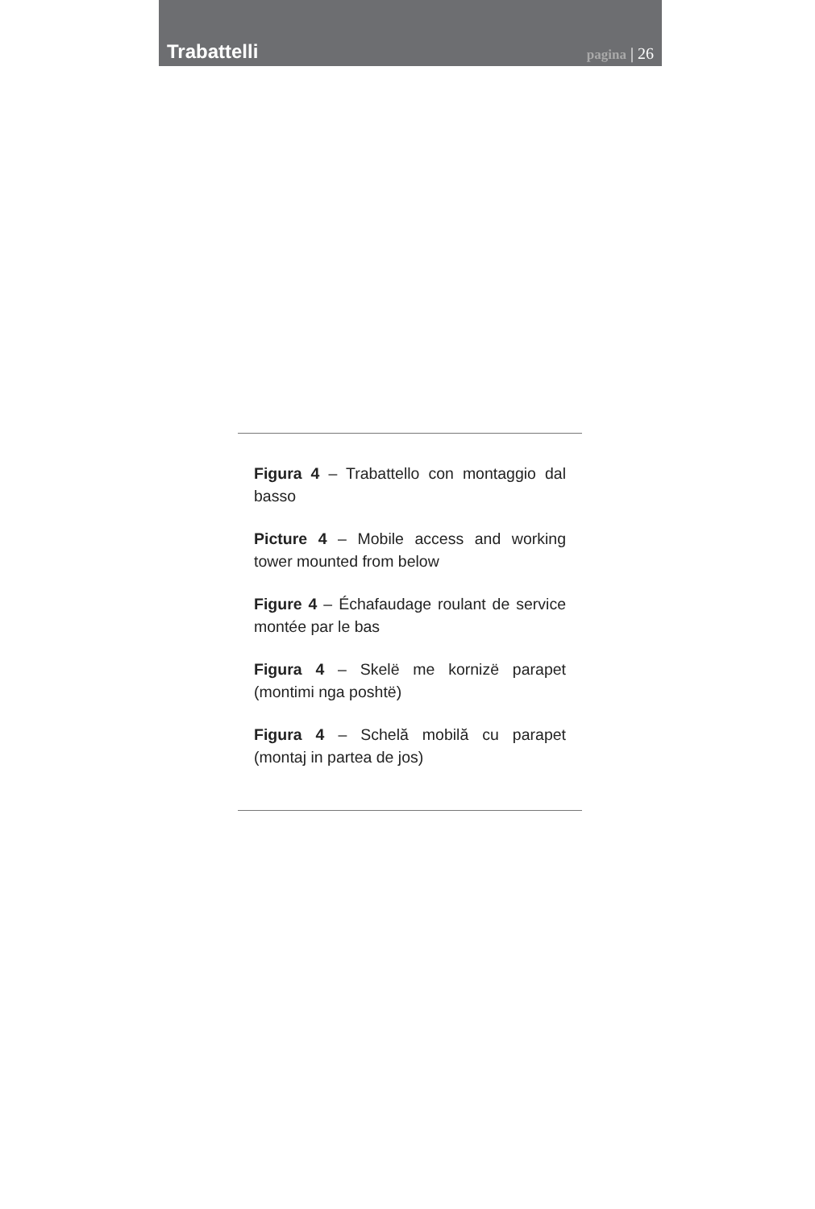Trabattelli
pagina | 26
Figura 4 – Trabattello con montaggio dal basso
Picture 4 – Mobile access and working tower mounted from below
Figure 4 – Échafaudage roulant de service montée par le bas
Figura 4 – Skelë me kornizë parapet (montimi nga poshtë)
Figura 4 – Schelă mobilă cu parapet (montaj in partea de jos)